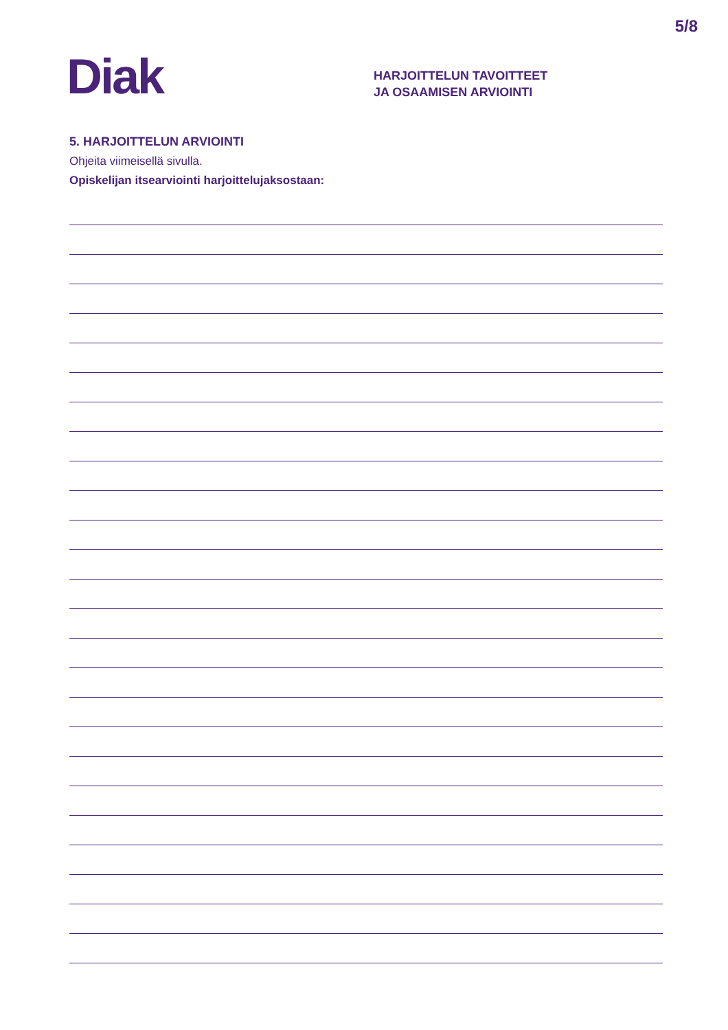5/8
Diak
HARJOITTELUN TAVOITTEET
JA OSAAMISEN ARVIOINTI
5. HARJOITTELUN ARVIOINTI
Ohjeita viimeisellä sivulla.
Opiskelijan itsearviointi harjoittelujaksostaan: